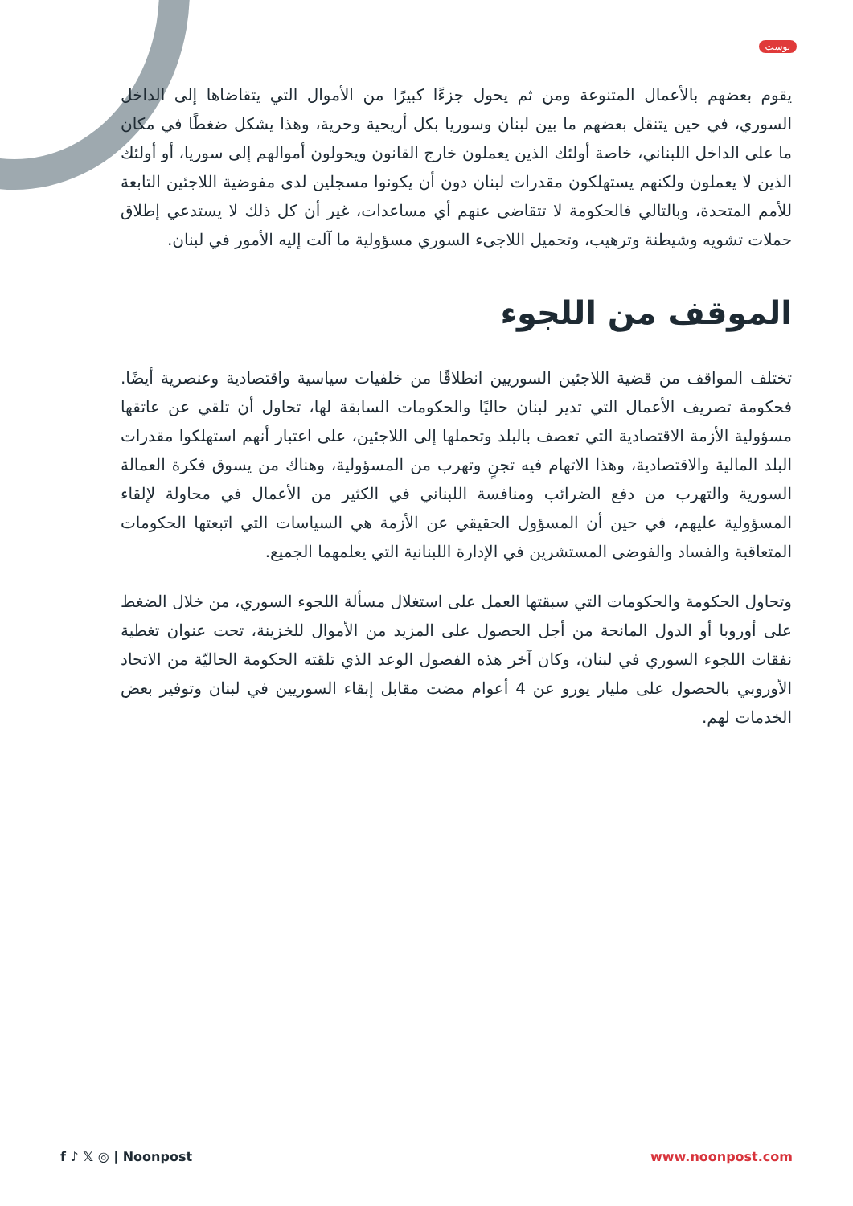بوست
يقوم بعضهم بالأعمال المتنوعة ومن ثم يحول جزءًا كبيرًا من الأموال التي يتقاضاها إلى الداخل السوري، في حين يتنقل بعضهم ما بين لبنان وسوريا بكل أريحية وحرية، وهذا يشكل ضغطًا في مكان ما على الداخل اللبناني، خاصة أولئك الذين يعملون خارج القانون ويحولون أموالهم إلى سوريا، أو أولئك الذين لا يعملون ولكنهم يستهلكون مقدرات لبنان دون أن يكونوا مسجلين لدى مفوضية اللاجئين التابعة للأمم المتحدة، وبالتالي فالحكومة لا تتقاضى عنهم أي مساعدات، غير أن كل ذلك لا يستدعي إطلاق حملات تشويه وشيطنة وترهيب، وتحميل اللاجىء السوري مسؤولية ما آلت إليه الأمور في لبنان.
الموقف من اللجوء
تختلف المواقف من قضية اللاجئين السوريين انطلاقًا من خلفيات سياسية واقتصادية وعنصرية أيضًا. فحكومة تصريف الأعمال التي تدير لبنان حاليًا والحكومات السابقة لها، تحاول أن تلقي عن عاتقها مسؤولية الأزمة الاقتصادية التي تعصف بالبلد وتحملها إلى اللاجئين، على اعتبار أنهم استهلكوا مقدرات البلد المالية والاقتصادية، وهذا الاتهام فيه تجنٍ وتهرب من المسؤولية، وهناك من يسوق فكرة العمالة السورية والتهرب من دفع الضرائب ومنافسة اللبناني في الكثير من الأعمال في محاولة لإلقاء المسؤولية عليهم، في حين أن المسؤول الحقيقي عن الأزمة هي السياسات التي اتبعتها الحكومات المتعاقبة والفساد والفوضى المستشرين في الإدارة اللبنانية التي يعلمهما الجميع.
وتحاول الحكومة والحكومات التي سبقتها العمل على استغلال مسألة اللجوء السوري، من خلال الضغط على أوروبا أو الدول المانحة من أجل الحصول على المزيد من الأموال للخزينة، تحت عنوان تغطية نفقات اللجوء السوري في لبنان، وكان آخر هذه الفصول الوعد الذي تلقته الحكومة الحاليّة من الاتحاد الأوروبي بالحصول على مليار يورو عن 4 أعوام مضت مقابل إبقاء السوريين في لبنان وتوفير بعض الخدمات لهم.
f ♪ 𝕏 ◎ | Noonpost www.noonpost.com